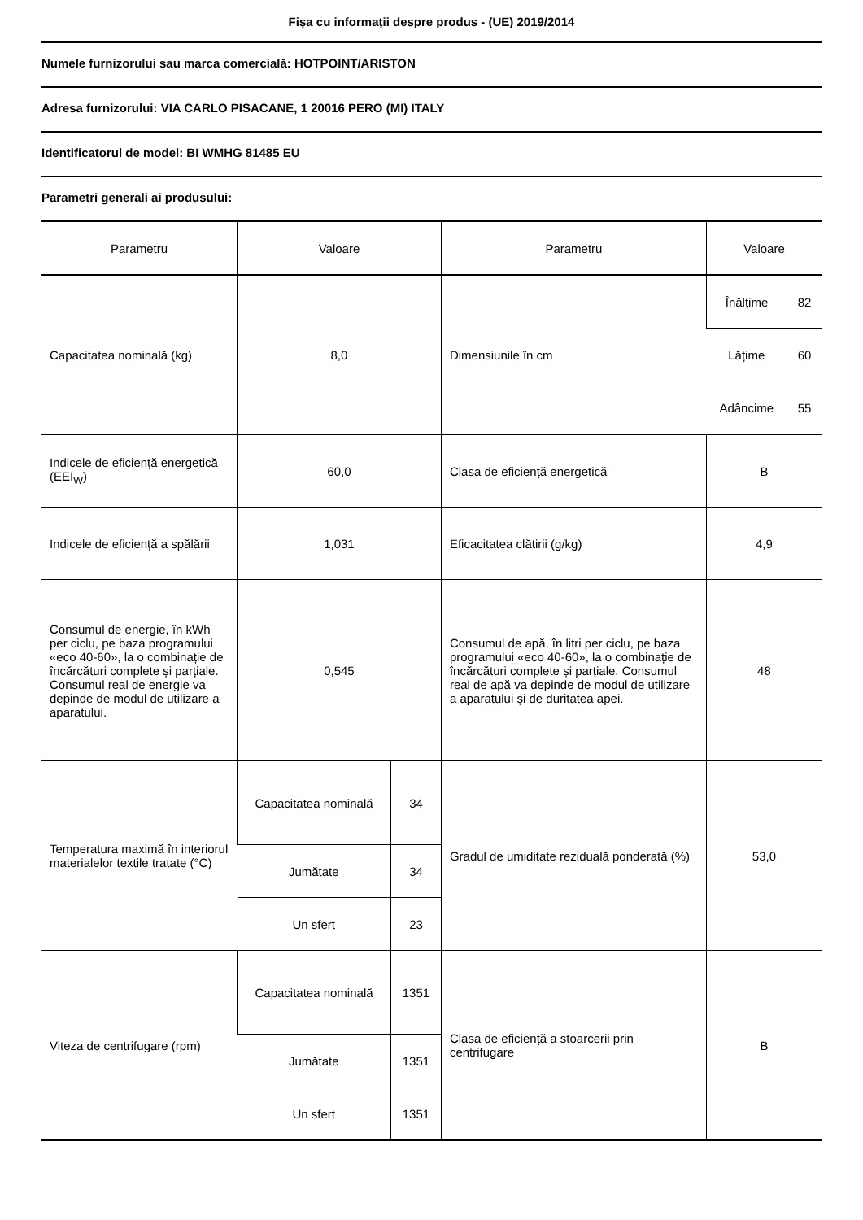Fișa cu informații despre produs - (UE) 2019/2014
Numele furnizorului sau marca comercială: HOTPOINT/ARISTON
Adresa furnizorului: VIA CARLO PISACANE, 1 20016 PERO (MI) ITALY
Identificatorul de model: BI WMHG 81485 EU
Parametri generali ai produsului:
| Parametru | Valoare | | Parametru | Valoare | |
| --- | --- | --- | --- | --- | --- |
| Capacitatea nominală (kg) | 8,0 | | Dimensiunile în cm | Înălțime | 82 |
| | | | | Lățime | 60 |
| | | | | Adâncime | 55 |
| Indicele de eficiență energetică (EEI<sub>W</sub>) | 60,0 | | Clasa de eficiență energetică | B | |
| Indicele de eficiență a spălării | 1,031 | | Eficacitatea clătirii (g/kg) | 4,9 | |
| Consumul de energie, în kWh per ciclu, pe baza programului «eco 40-60», la o combinație de încărcături complete și parțiale. Consumul real de energie va depinde de modul de utilizare a aparatului. | 0,545 | | Consumul de apă, în litri per ciclu, pe baza programului «eco 40-60», la o combinație de încărcături complete și parțiale. Consumul real de apă va depinde de modul de utilizare a aparatului și de duritatea apei. | 48 | |
| Temperatura maximă în interiorul materialelor textile tratate (°C) | Capacitatea nominală | 34 | Gradul de umiditate reziduală ponderată (%) | 53,0 | |
| | Jumătate | 34 | | | |
| | Un sfert | 23 | | | |
| Viteza de centrifugare (rpm) | Capacitatea nominală | 1351 | Clasa de eficiență a stoarcerii prin centrifugare | B | |
| | Jumătate | 1351 | | | |
| | Un sfert | 1351 | | | |